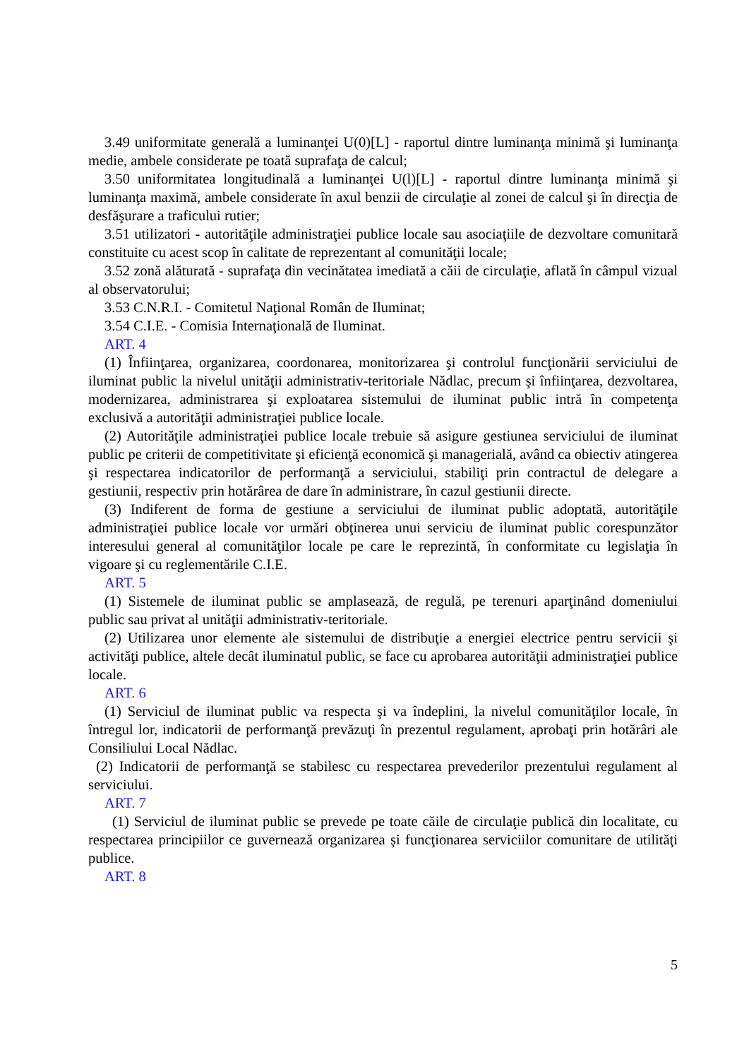3.49 uniformitate generală a luminanţei U(0)[L] - raportul dintre luminanţa minimă şi luminanţa medie, ambele considerate pe toată suprafaţa de calcul;
3.50 uniformitatea longitudinală a luminanţei U(l)[L] - raportul dintre luminanţa minimă şi luminanţa maximă, ambele considerate în axul benzii de circulaţie al zonei de calcul şi în direcţia de desfăşurare a traficului rutier;
3.51 utilizatori - autorităţile administraţiei publice locale sau asociaţiile de dezvoltare comunitară constituite cu acest scop în calitate de reprezentant al comunităţii locale;
3.52 zonă alăturată - suprafaţa din vecinătatea imediată a căii de circulaţie, aflată în câmpul vizual al observatorului;
3.53 C.N.R.I. - Comitetul Naţional Român de Iluminat;
3.54 C.I.E. - Comisia Internaţională de Iluminat.
ART. 4
(1) Înfiinţarea, organizarea, coordonarea, monitorizarea şi controlul funcţionării serviciului de iluminat public la nivelul unităţii administrativ-teritoriale Nădlac, precum şi înfiinţarea, dezvoltarea, modernizarea, administrarea şi exploatarea sistemului de iluminat public intră în competenţa exclusivă a autorităţii administraţiei publice locale.
(2) Autorităţile administraţiei publice locale trebuie să asigure gestiunea serviciului de iluminat public pe criterii de competitivitate şi eficienţă economică şi managerială, având ca obiectiv atingerea şi respectarea indicatorilor de performanţă a serviciului, stabiliţi prin contractul de delegare a gestiunii, respectiv prin hotărârea de dare în administrare, în cazul gestiunii directe.
(3) Indiferent de forma de gestiune a serviciului de iluminat public adoptată, autorităţile administraţiei publice locale vor urmări obţinerea unui serviciu de iluminat public corespunzător interesului general al comunităţilor locale pe care le reprezintă, în conformitate cu legislaţia în vigoare şi cu reglementările C.I.E.
ART. 5
(1) Sistemele de iluminat public se amplasează, de regulă, pe terenuri aparţinând domeniului public sau privat al unităţii administrativ-teritoriale.
(2) Utilizarea unor elemente ale sistemului de distribuţie a energiei electrice pentru servicii şi activităţi publice, altele decât iluminatul public, se face cu aprobarea autorităţii administraţiei publice locale.
ART. 6
(1) Serviciul de iluminat public va respecta şi va îndeplini, la nivelul comunităţilor locale, în întregul lor, indicatorii de performanţă prevăzuţi în prezentul regulament, aprobaţi prin hotărâri ale Consiliului Local Nădlac.
(2) Indicatorii de performanţă se stabilesc cu respectarea prevederilor prezentului regulament al serviciului.
ART. 7
(1) Serviciul de iluminat public se prevede pe toate căile de circulaţie publică din localitate, cu respectarea principiilor ce guvernează organizarea şi funcţionarea serviciilor comunitare de utilităţi publice.
ART. 8
5